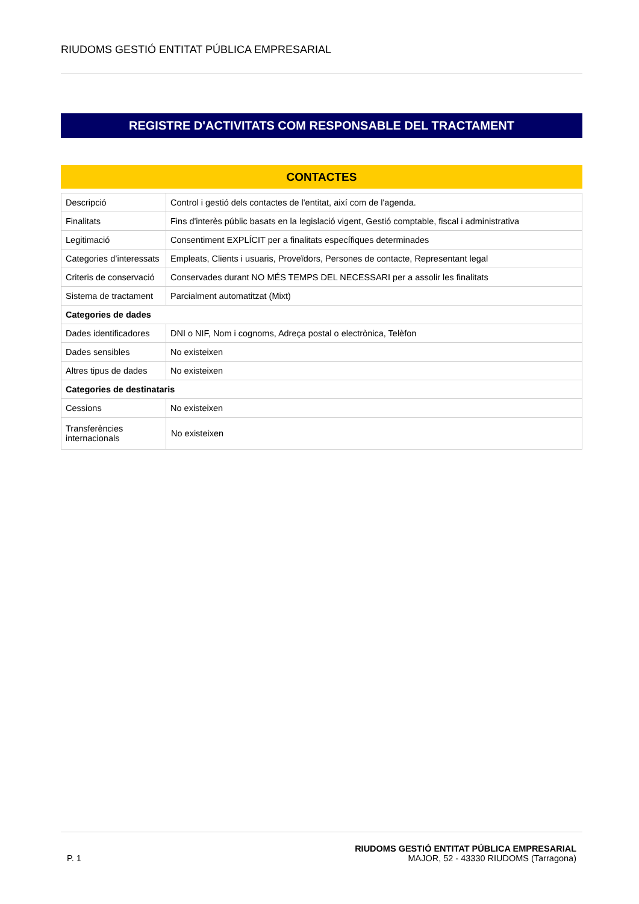RIUDOMS GESTIÓ ENTITAT PÚBLICA EMPRESARIAL
REGISTRE D'ACTIVITATS COM RESPONSABLE DEL TRACTAMENT
CONTACTES
| Descripció | Control i gestió dels contactes de l'entitat, així com de l'agenda. |
| Finalitats | Fins d'interès públic basats en la legislació vigent, Gestió comptable, fiscal i administrativa |
| Legitimació | Consentiment EXPLÍCIT per a finalitats específiques determinades |
| Categories d’interessats | Empleats, Clients i usuaris, Proveïdors, Persones de contacte, Representant legal |
| Criteris de conservació | Conservades durant NO MÉS TEMPS DEL NECESSARI per a assolir les finalitats |
| Sistema de tractament | Parcialment automatitzat (Mixt) |
| Categories de dades | |
| Dades identificadores | DNI o NIF, Nom i cognoms, Adreça postal o electrònica, Telèfon |
| Dades sensibles | No existeixen |
| Altres tipus de dades | No existeixen |
| Categories de destinataris | |
| Cessions | No existeixen |
| Transferències internacionals | No existeixen |
P. 1
RIUDOMS GESTIÓ ENTITAT PÚBLICA EMPRESARIAL
MAJOR, 52 - 43330 RIUDOMS (Tarragona)